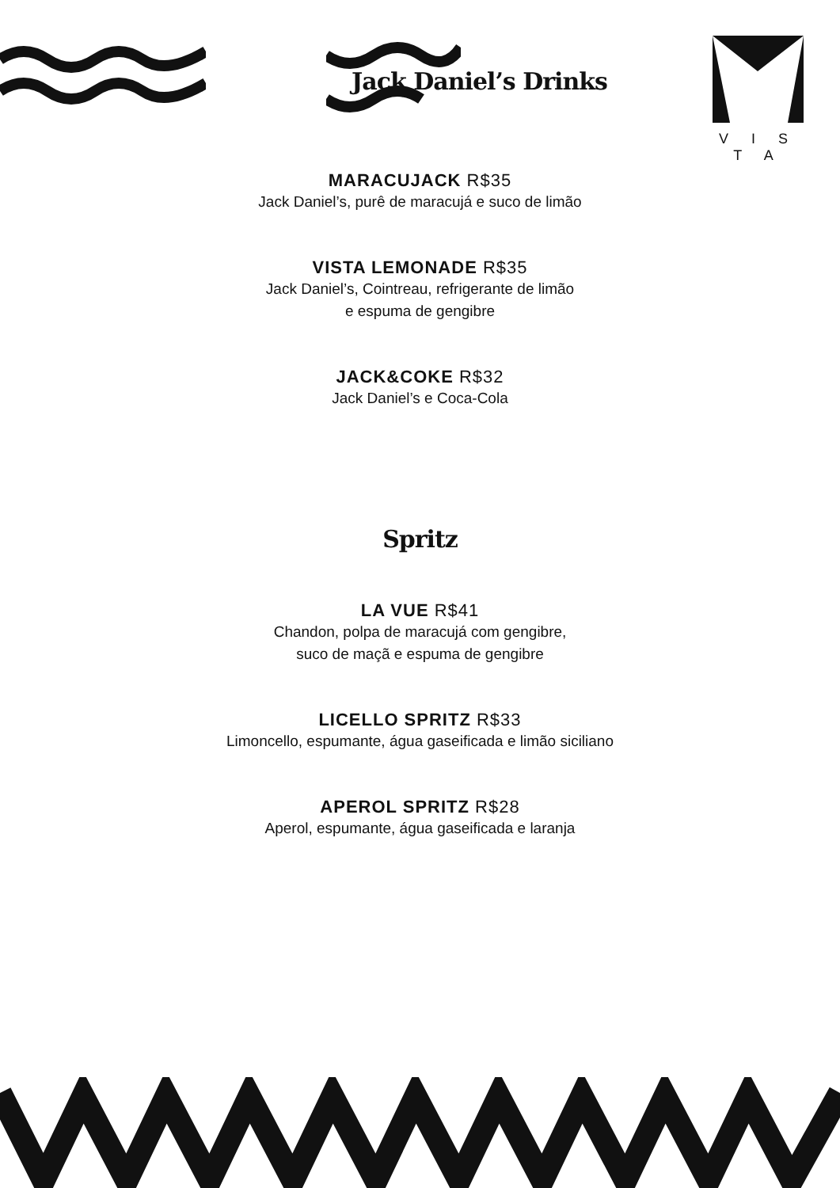V I S T A
Jack Daniel’s Drinks
MARACUJACK R$35
Jack Daniel’s, purê de maracujá e suco de limão
VISTA LEMONADE R$35
Jack Daniel’s, Cointreau, refrigerante de limão
e espuma de gengibre
JACK&COKE R$32
Jack Daniel’s e Coca-Cola
Spritz
LA VUE R$41
Chandon, polpa de maracujá com gengibre,
suco de maçã e espuma de gengibre
LICELLO SPRITZ R$33
Limoncello, espumante, água gaseificada e limão siciliano
APEROL SPRITZ R$28
Aperol, espumante, água gaseificada e laranja